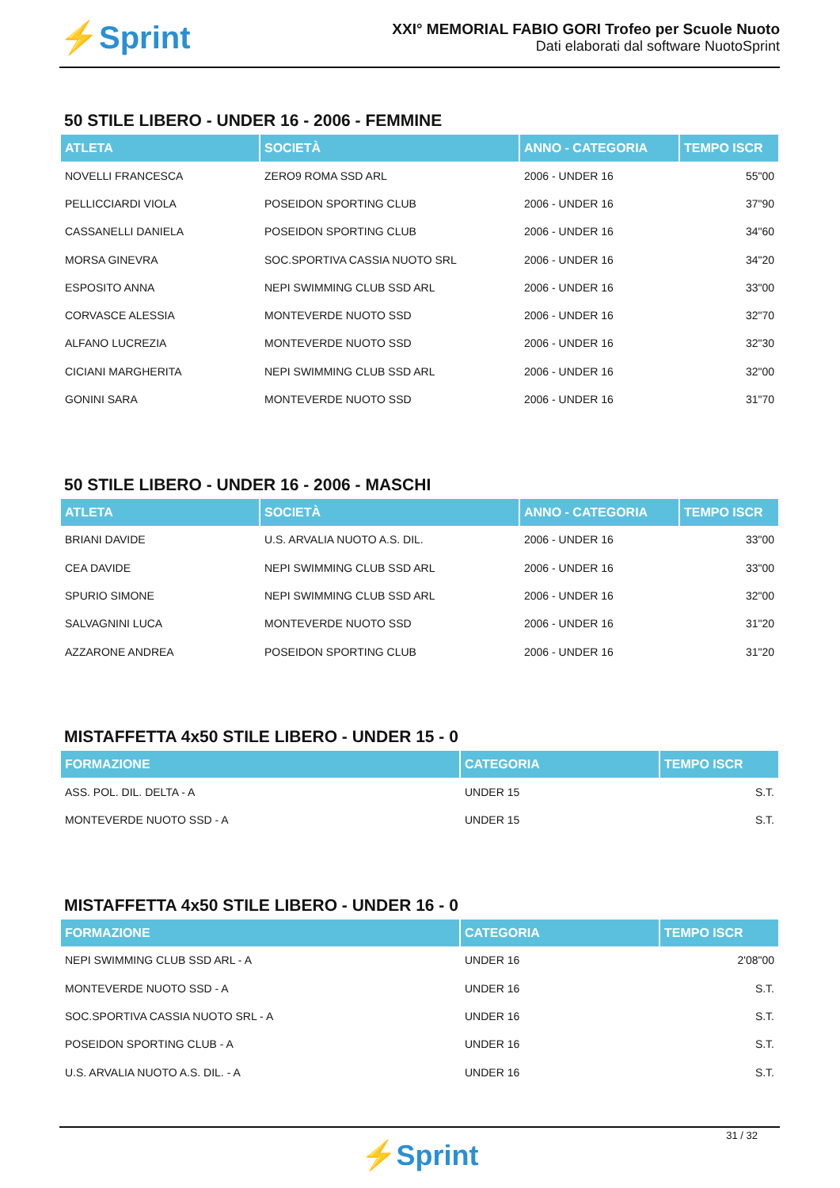⚡Sprint
XXI° MEMORIAL FABIO GORI Trofeo per Scuole Nuoto
Dati elaborati dal software NuotoSprint
50 STILE LIBERO - UNDER 16 - 2006 - FEMMINE
| ATLETA | SOCIETÀ | ANNO - CATEGORIA | TEMPO ISCR |
| --- | --- | --- | --- |
| NOVELLI FRANCESCA | ZERO9 ROMA SSD ARL | 2006 - UNDER 16 | 55"00 |
| PELLICCIARDI VIOLA | POSEIDON SPORTING CLUB | 2006 - UNDER 16 | 37"90 |
| CASSANELLI DANIELA | POSEIDON SPORTING CLUB | 2006 - UNDER 16 | 34"60 |
| MORSA GINEVRA | SOC.SPORTIVA CASSIA NUOTO SRL | 2006 - UNDER 16 | 34"20 |
| ESPOSITO ANNA | NEPI SWIMMING CLUB SSD ARL | 2006 - UNDER 16 | 33"00 |
| CORVASCE ALESSIA | MONTEVERDE NUOTO SSD | 2006 - UNDER 16 | 32"70 |
| ALFANO LUCREZIA | MONTEVERDE NUOTO SSD | 2006 - UNDER 16 | 32"30 |
| CICIANI MARGHERITA | NEPI SWIMMING CLUB SSD ARL | 2006 - UNDER 16 | 32"00 |
| GONINI SARA | MONTEVERDE NUOTO SSD | 2006 - UNDER 16 | 31"70 |
50 STILE LIBERO - UNDER 16 - 2006 - MASCHI
| ATLETA | SOCIETÀ | ANNO - CATEGORIA | TEMPO ISCR |
| --- | --- | --- | --- |
| BRIANI DAVIDE | U.S. ARVALIA NUOTO A.S. DIL. | 2006 - UNDER 16 | 33"00 |
| CEA DAVIDE | NEPI SWIMMING CLUB SSD ARL | 2006 - UNDER 16 | 33"00 |
| SPURIO SIMONE | NEPI SWIMMING CLUB SSD ARL | 2006 - UNDER 16 | 32"00 |
| SALVAGNINI LUCA | MONTEVERDE NUOTO SSD | 2006 - UNDER 16 | 31"20 |
| AZZARONE ANDREA | POSEIDON SPORTING CLUB | 2006 - UNDER 16 | 31"20 |
MISTAFFETTA 4x50 STILE LIBERO - UNDER 15 - 0
| FORMAZIONE | CATEGORIA | TEMPO ISCR |
| --- | --- | --- |
| ASS. POL. DIL. DELTA - A | UNDER 15 | S.T. |
| MONTEVERDE NUOTO SSD - A | UNDER 15 | S.T. |
MISTAFFETTA 4x50 STILE LIBERO - UNDER 16 - 0
| FORMAZIONE | CATEGORIA | TEMPO ISCR |
| --- | --- | --- |
| NEPI SWIMMING CLUB SSD ARL - A | UNDER 16 | 2'08"00 |
| MONTEVERDE NUOTO SSD - A | UNDER 16 | S.T. |
| SOC.SPORTIVA CASSIA NUOTO SRL - A | UNDER 16 | S.T. |
| POSEIDON SPORTING CLUB - A | UNDER 16 | S.T. |
| U.S. ARVALIA NUOTO A.S. DIL. - A | UNDER 16 | S.T. |
31 / 32
⚡Sprint